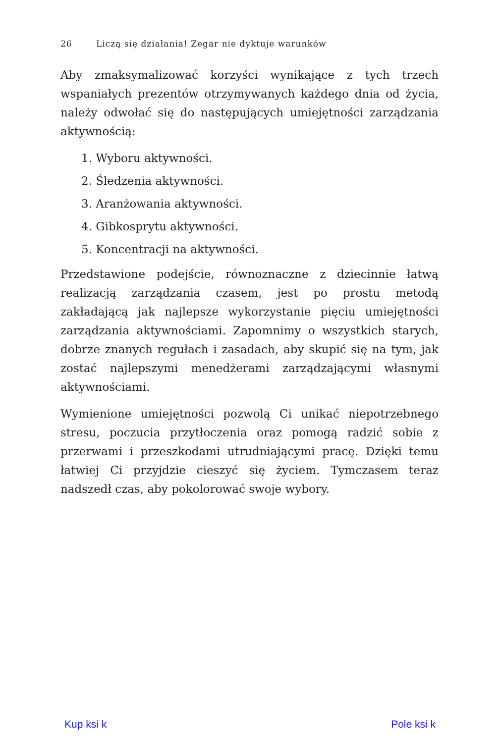26 Liczą się działania! Zegar nie dyktuje warunków
Aby zmaksymalizować korzyści wynikające z tych trzech wspaniałych prezentów otrzymywanych każdego dnia od życia, należy odwołać się do następujących umiejętności zarządzania aktywnością:
1. Wyboru aktywności.
2. Śledzenia aktywności.
3. Aranżowania aktywności.
4. Gibkosprytu aktywności.
5. Koncentracji na aktywności.
Przedstawione podejście, równoznaczne z dziecinnie łatwą realizacją zarządzania czasem, jest po prostu metodą zakładającą jak najlepsze wykorzystanie pięciu umiejętności zarządzania aktywnościami. Zapomnimy o wszystkich starych, dobrze znanych regułach i zasadach, aby skupić się na tym, jak zostać najlepszymi menedżerami zarządzającymi własnymi aktywnościami.
Wymienione umiejętności pozwolą Ci unikać niepotrzebnego stresu, poczucia przytłoczenia oraz pomogą radzić sobie z przerwami i przeszkodami utrudniającymi pracę. Dzięki temu łatwiej Ci przyjdzie cieszyć się życiem. Tymczasem teraz nadszedł czas, aby pokolorować swoje wybory.
Kup ksi k Pole ksi k